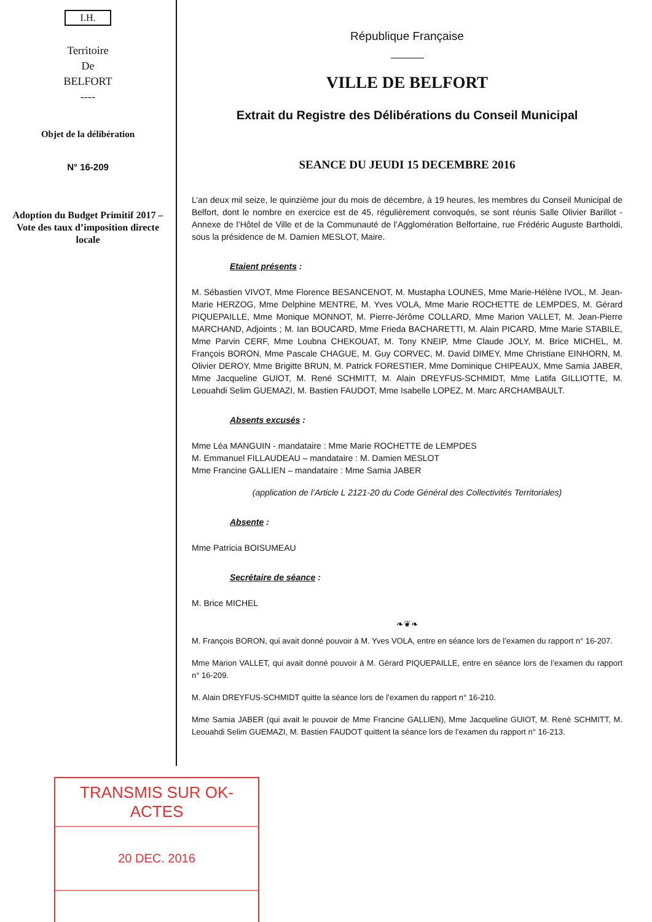I.H.
Territoire
De
BELFORT
----
Objet de la délibération
N° 16-209
Adoption du Budget Primitif 2017 – Vote des taux d’imposition directe locale
République Française
VILLE DE BELFORT
Extrait du Registre des Délibérations du Conseil Municipal
SEANCE DU JEUDI 15 DECEMBRE 2016
L’an deux mil seize, le quinzième jour du mois de décembre, à 19 heures, les membres du Conseil Municipal de Belfort, dont le nombre en exercice est de 45, régulièrement convoqués, se sont réunis Salle Olivier Barillot - Annexe de l’Hôtel de Ville et de la Communauté de l’Agglomération Belfortaine, rue Frédéric Auguste Bartholdi, sous la présidence de M. Damien MESLOT, Maire.
Etaient présents :
M. Sébastien VIVOT, Mme Florence BESANCENOT, M. Mustapha LOUNES, Mme Marie-Hélène IVOL, M. Jean-Marie HERZOG, Mme Delphine MENTRE, M. Yves VOLA, Mme Marie ROCHETTE de LEMPDES, M. Gérard PIQUEPAILLE, Mme Monique MONNOT, M. Pierre-Jérôme COLLARD, Mme Marion VALLET, M. Jean-Pierre MARCHAND, Adjoints ; M. Ian BOUCARD, Mme Frieda BACHARETTI, M. Alain PICARD, Mme Marie STABILE, Mme Parvin CERF, Mme Loubna CHEKOUAT, M. Tony KNEIP, Mme Claude JOLY, M. Brice MICHEL, M. François BORON, Mme Pascale CHAGUE, M. Guy CORVEC, M. David DIMEY, Mme Christiane EINHORN, M. Olivier DEROY, Mme Brigitte BRUN, M. Patrick FORESTIER, Mme Dominique CHIPEAUX, Mme Samia JABER, Mme Jacqueline GUIOT, M. René SCHMITT, M. Alain DREYFUS-SCHMIDT, Mme Latifa GILLIOTTE, M. Leouahdi Selim GUEMAZI, M. Bastien FAUDOT, Mme Isabelle LOPEZ, M. Marc ARCHAMBAULT.
Absents excusés :
Mme Léa MANGUIN - mandataire : Mme Marie ROCHETTE de LEMPDES
M. Emmanuel FILLAUDEAU – mandataire : M. Damien MESLOT
Mme Francine GALLIEN – mandataire : Mme Samia JABER
(application de l’Article L 2121-20 du Code Général des Collectivités Territoriales)
Absente :
Mme Patricia BOISUMEAU
Secrétaire de séance :
M. Brice MICHEL
❧❦❧
M. François BORON, qui avait donné pouvoir à M. Yves VOLA, entre en séance lors de l’examen du rapport n° 16-207.
Mme Marion VALLET, qui avait donné pouvoir à M. Gérard PIQUEPAILLE, entre en séance lors de l’examen du rapport n° 16-209.
M. Alain DREYFUS-SCHMIDT quitte la séance lors de l’examen du rapport n° 16-210.
Mme Samia JABER (qui avait le pouvoir de Mme Francine GALLIEN), Mme Jacqueline GUIOT, M. René SCHMITT, M. Leouahdi Selim GUEMAZI, M. Bastien FAUDOT quittent la séance lors de l’examen du rapport n° 16-213.
TRANSMIS SUR OK-ACTES
20 DEC. 2016